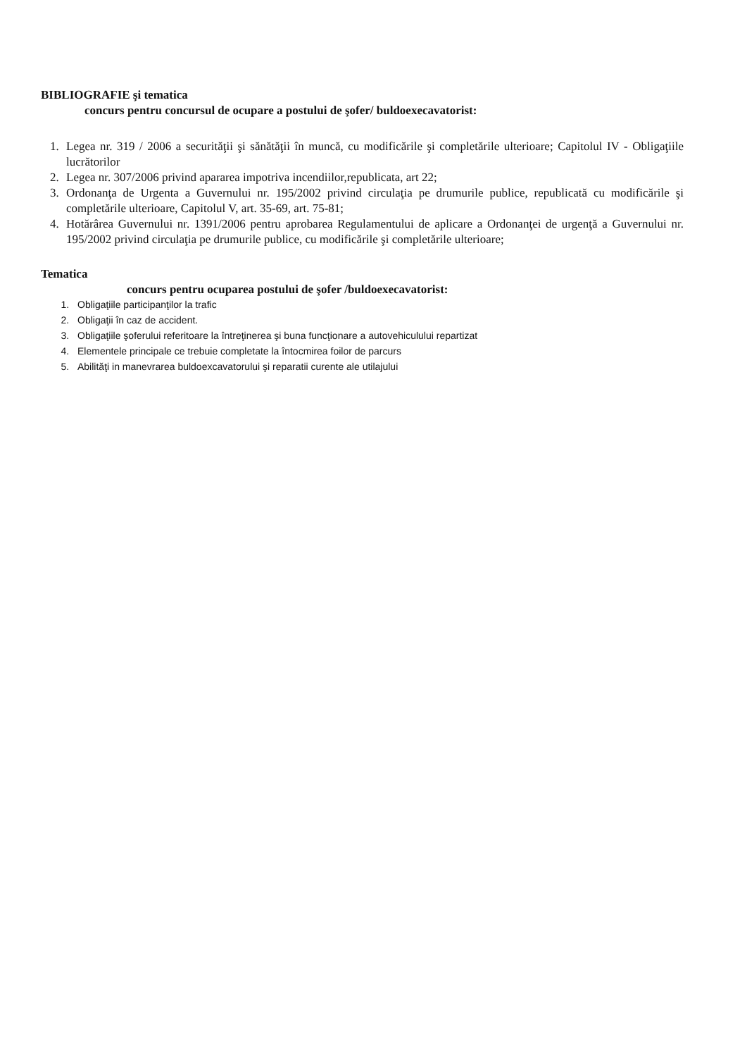BIBLIOGRAFIE şi tematica
concurs pentru concursul de ocupare a postului de şofer/ buldoexecavatorist:
1. Legea nr. 319 / 2006 a securităţii şi sănătăţii în muncă, cu modificările şi completările ulterioare; Capitolul IV - Obligaţiile lucrătorilor
2. Legea nr. 307/2006 privind apararea impotriva incendiilor,republicata, art 22;
3. Ordonanţa de Urgenta a Guvernului nr. 195/2002 privind circulaţia pe drumurile publice, republicată cu modificările şi completările ulterioare, Capitolul V, art. 35-69, art. 75-81;
4. Hotărârea Guvernului nr. 1391/2006 pentru aprobarea Regulamentului de aplicare a Ordonanţei de urgenţă a Guvernului nr. 195/2002 privind circulaţia pe drumurile publice, cu modificările şi completările ulterioare;
Tematica
concurs pentru ocuparea postului de şofer /buldoexecavatorist:
1. Obligaţiile participanţilor la trafic
2. Obligaţii în caz de accident.
3. Obligaţiile şoferului referitoare la întreţinerea şi buna funcţionare a autovehiculului repartizat
4. Elementele principale ce trebuie completate la întocmirea foilor de parcurs
5. Abilităţi in manevrarea buldoexcavatorului şi reparatii curente ale utilajului